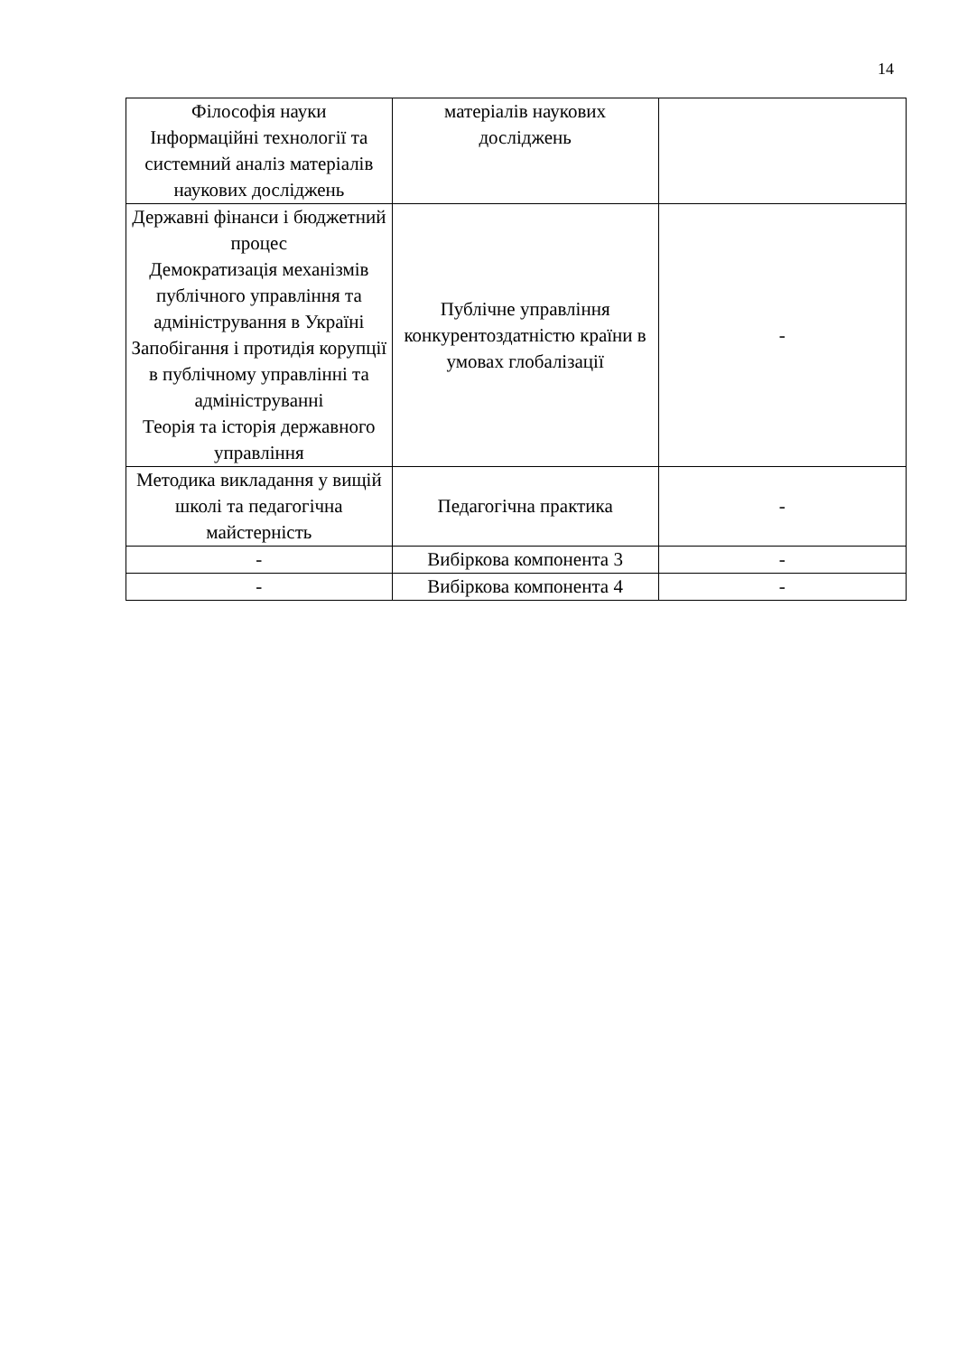14
| Філософія науки Інформаційні технології та системний аналіз матеріалів наукових досліджень | матеріалів наукових досліджень | |
| Державні фінанси і бюджетний процес Демократизація механізмів публічного управління та адміністрування в Україні Запобігання і протидія корупції в публічному управлінні та адмініструванні Теорія та історія державного управління | Публічне управління конкурентоздатністю країни в умовах глобалізації | - |
| Методика викладання у вищій школі та педагогічна майстерність | Педагогічна практика | - |
| - | Вибіркова компонента 3 | - |
| - | Вибіркова компонента 4 | - |